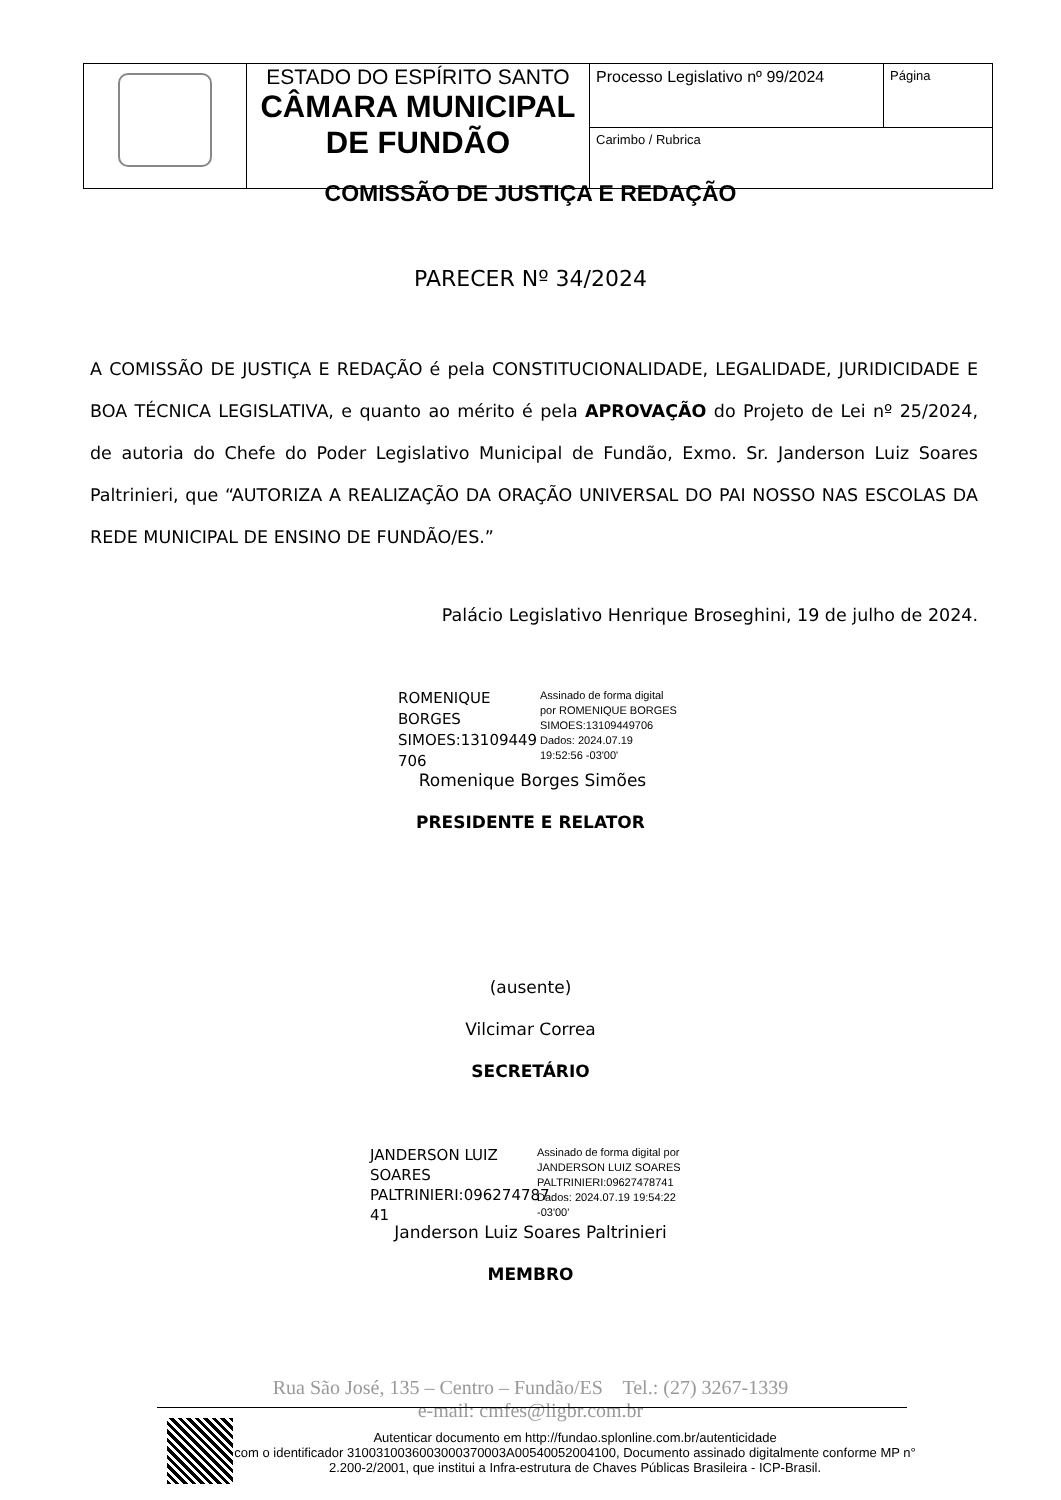| | ESTADO DO ESPÍRITO SANTO CÂMARA MUNICIPAL DE FUNDÃO | Processo Legislativo nº 99/2024 | Página |
| | | Carimbo / Rubrica | |
COMISSÃO DE JUSTIÇA E REDAÇÃO
PARECER Nº 34/2024
A COMISSÃO DE JUSTIÇA E REDAÇÃO é pela CONSTITUCIONALIDADE, LEGALIDADE, JURIDICIDADE E BOA TÉCNICA LEGISLATIVA, e quanto ao mérito é pela APROVAÇÃO do Projeto de Lei nº 25/2024, de autoria do Chefe do Poder Legislativo Municipal de Fundão, Exmo. Sr. Janderson Luiz Soares Paltrinieri, que “AUTORIZA A REALIZAÇÃO DA ORAÇÃO UNIVERSAL DO PAI NOSSO NAS ESCOLAS DA REDE MUNICIPAL DE ENSINO DE FUNDÃO/ES.”
Palácio Legislativo Henrique Broseghini, 19 de julho de 2024.
ROMENIQUE BORGES SIMOES:13109449 706
Assinado de forma digital
por ROMENIQUE BORGES
SIMOES:13109449706
Dados: 2024.07.19
19:52:56 -03'00'
Romenique Borges Simões
PRESIDENTE E RELATOR
(ausente)
Vilcimar Correa
SECRETÁRIO
JANDERSON LUIZ SOARES PALTRINIERI:096274787 41
Assinado de forma digital por
JANDERSON LUIZ SOARES
PALTRINIERI:09627478741
Dados: 2024.07.19 19:54:22
-03'00'
Janderson Luiz Soares Paltrinieri
MEMBRO
Rua São José, 135 – Centro – Fundão/ES Tel.: (27) 3267-1339
e-mail: cmfes@ligbr.com.br
Autenticar documento em http://fundao.splonline.com.br/autenticidade
com o identificador 3100310036003000370003A00540052004100, Documento assinado digitalmente conforme MP n° 2.200-2/2001, que institui a Infra-estrutura de Chaves Públicas Brasileira - ICP-Brasil.